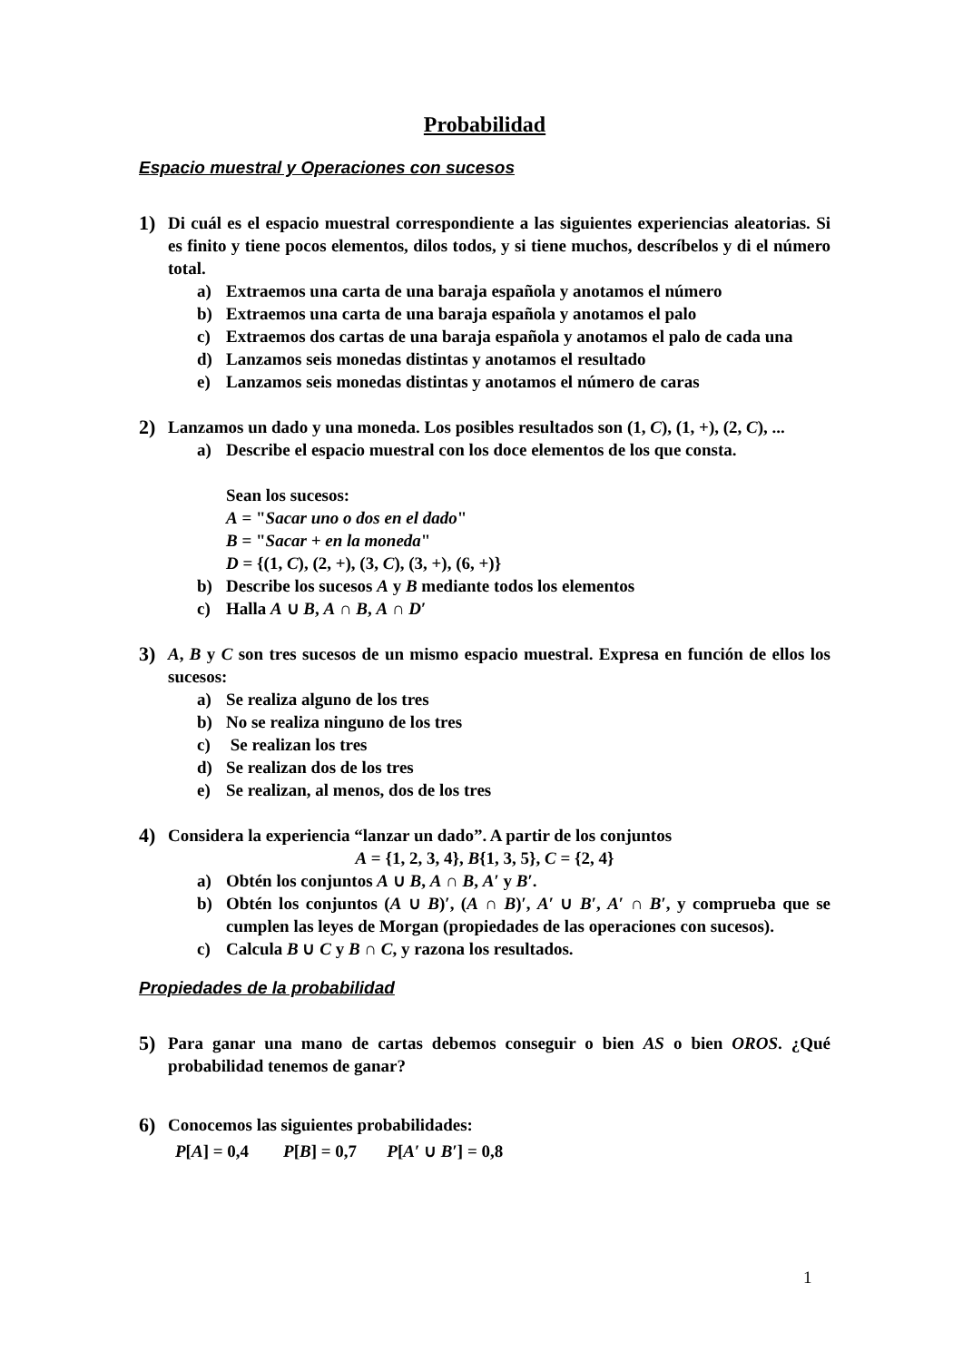Probabilidad
Espacio muestral y Operaciones con sucesos
1)
Di cuál es el espacio muestral correspondiente a las siguientes experiencias aleatorias. Si es finito y tiene pocos elementos, dilos todos, y si tiene muchos, descríbelos y di el número total.
a) Extraemos una carta de una baraja española y anotamos el número
b) Extraemos una carta de una baraja española y anotamos el palo
c) Extraemos dos cartas de una baraja española y anotamos el palo de cada una
d) Lanzamos seis monedas distintas y anotamos el resultado
e) Lanzamos seis monedas distintas y anotamos el número de caras
2)
Lanzamos un dado y una moneda. Los posibles resultados son (1, C), (1, +), (2, C), ...
a) Describe el espacio muestral con los doce elementos de los que consta.
Sean los sucesos:
A = "Sacar uno o dos en el dado"
B = "Sacar + en la moneda"
D = {(1, C), (2, +), (3, C), (3, +), (6, +)}
b) Describe los sucesos A y B mediante todos los elementos
c) Halla A ∪ B, A ∩ B, A ∩ D′
3)
A, B y C son tres sucesos de un mismo espacio muestral. Expresa en función de ellos los sucesos:
a) Se realiza alguno de los tres
b) No se realiza ninguno de los tres
c) Se realizan los tres
d) Se realizan dos de los tres
e) Se realizan, al menos, dos de los tres
4)
Considera la experiencia “lanzar un dado”. A partir de los conjuntos
A = {1, 2, 3, 4}, B{1, 3, 5}, C = {2, 4}
a) Obtén los conjuntos A ∪ B, A ∩ B, A′ y B′.
b) Obtén los conjuntos (A ∪ B)′, (A ∩ B)′, A′ ∪ B′, A′ ∩ B′, y comprueba que se cumplen las leyes de Morgan (propiedades de las operaciones con sucesos).
c) Calcula B ∪ C y B ∩ C, y razona los resultados.
Propiedades de la probabilidad
5)
Para ganar una mano de cartas debemos conseguir o bien AS o bien OROS. ¿Qué probabilidad tenemos de ganar?
6)
Conocemos las siguientes probabilidades:
P[A] = 0,4 P[B] = 0,7 P[A′ ∪ B′] = 0,8
1